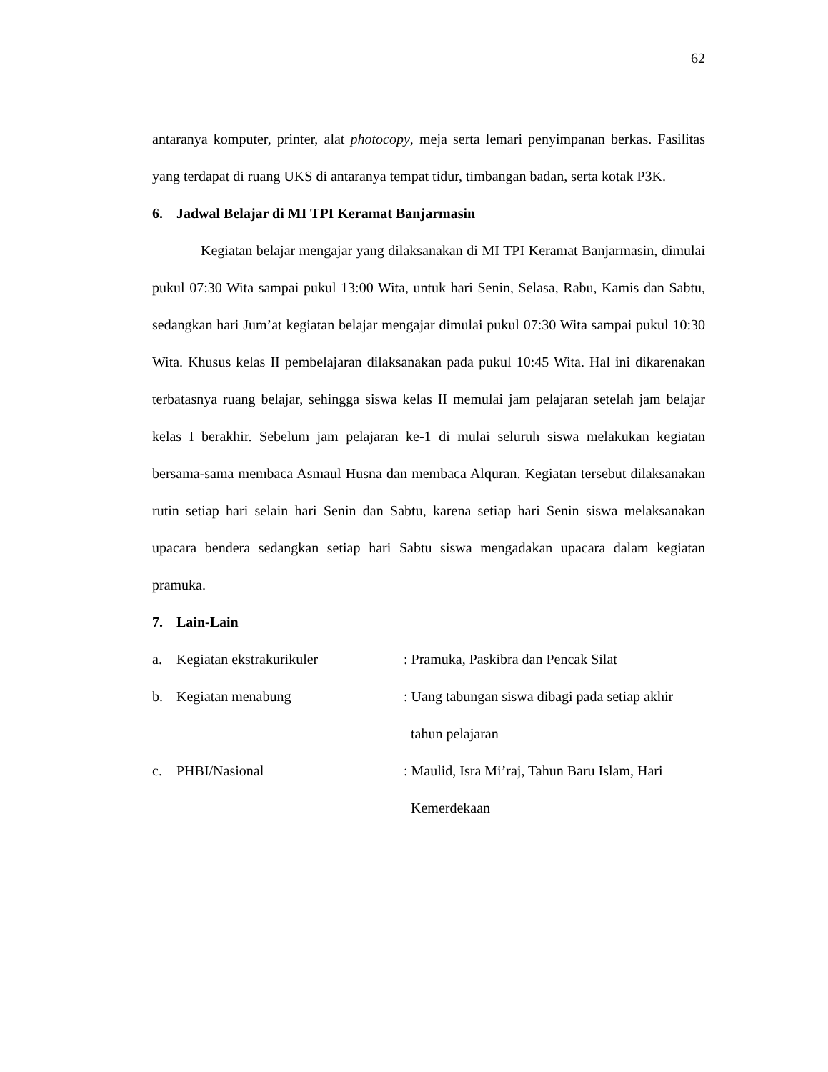62
antaranya komputer, printer, alat photocopy, meja serta lemari penyimpanan berkas. Fasilitas yang terdapat di ruang UKS di antaranya tempat tidur, timbangan badan, serta kotak P3K.
6. Jadwal Belajar di MI TPI Keramat Banjarmasin
Kegiatan belajar mengajar yang dilaksanakan di MI TPI Keramat Banjarmasin, dimulai pukul 07:30 Wita sampai pukul 13:00 Wita, untuk hari Senin, Selasa, Rabu, Kamis dan Sabtu, sedangkan hari Jum’at kegiatan belajar mengajar dimulai pukul 07:30 Wita sampai pukul 10:30 Wita. Khusus kelas II pembelajaran dilaksanakan pada pukul 10:45 Wita. Hal ini dikarenakan terbatasnya ruang belajar, sehingga siswa kelas II memulai jam pelajaran setelah jam belajar kelas I berakhir. Sebelum jam pelajaran ke-1 di mulai seluruh siswa melakukan kegiatan bersama-sama membaca Asmaul Husna dan membaca Alquran. Kegiatan tersebut dilaksanakan rutin setiap hari selain hari Senin dan Sabtu, karena setiap hari Senin siswa melaksanakan upacara bendera sedangkan setiap hari Sabtu siswa mengadakan upacara dalam kegiatan pramuka.
7. Lain-Lain
a. Kegiatan ekstrakurikuler : Pramuka, Paskibra dan Pencak Silat
b. Kegiatan menabung : Uang tabungan siswa dibagi pada setiap akhir
tahun pelajaran
c. PHBI/Nasional : Maulid, Isra Mi’raj, Tahun Baru Islam, Hari
Kemerdekaan